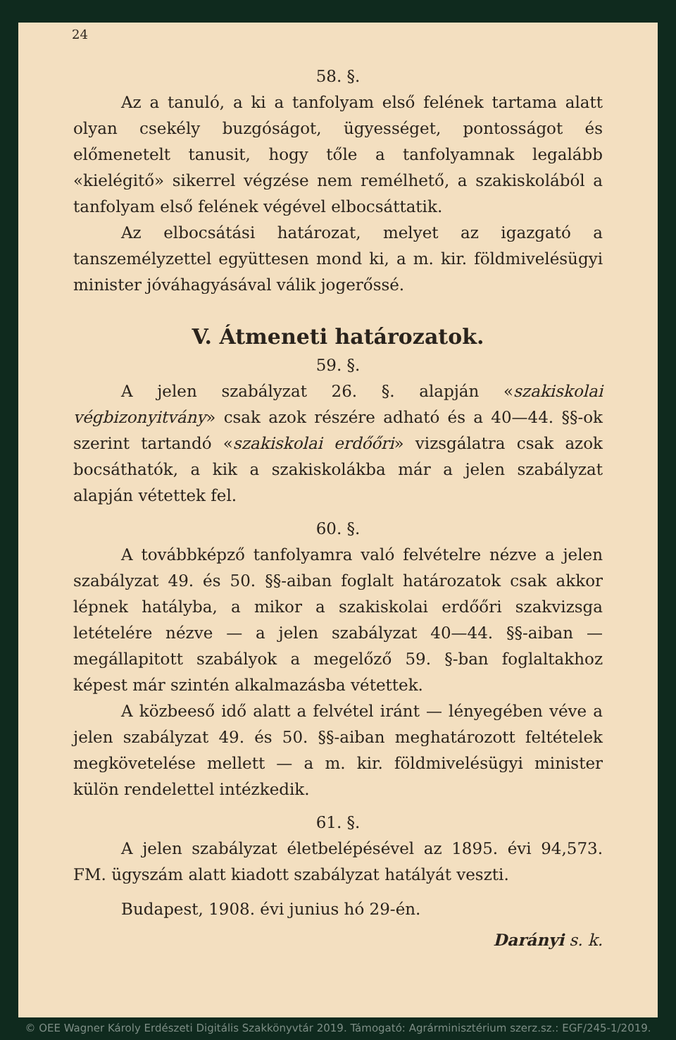24
58. §.
Az a tanuló, a ki a tanfolyam első felének tartama alatt olyan csekély buzgóságot, ügyességet, pontosságot és előmenetelt tanusit, hogy tőle a tanfolyamnak legalább «kielégitő» sikerrel végzése nem remélhető, a szakiskolából a tanfolyam első felének végével elbocsáttatik.
Az elbocsátási határozat, melyet az igazgató a tanszemélyzettel együttesen mond ki, a m. kir. földmivelésügyi minister jóváhagyásával válik jogerőssé.
V. Átmeneti határozatok.
59. §.
A jelen szabályzat 26. §. alapján «szakiskolai végbizonyitvány» csak azok részére adható és a 40—44. §§-ok szerint tartandó «szakiskolai erdőőri» vizsgálatra csak azok bocsáthatók, a kik a szakiskolákba már a jelen szabályzat alapján vétettek fel.
60. §.
A továbbképző tanfolyamra való felvételre nézve a jelen szabályzat 49. és 50. §§-aiban foglalt határozatok csak akkor lépnek hatályba, a mikor a szakiskolai erdőőri szakvizsga letételére nézve — a jelen szabályzat 40—44. §§-aiban — megállapitott szabályok a megelőző 59. §-ban foglaltakhoz képest már szintén alkalmazásba vétettek.
A közbeeső idő alatt a felvétel iránt — lényegében véve a jelen szabályzat 49. és 50. §§-aiban meghatározott feltételek megkövetelése mellett — a m. kir. földmivelésügyi minister külön rendelettel intézkedik.
61. §.
A jelen szabályzat életbelépésével az 1895. évi 94,573. FM. ügyszám alatt kiadott szabályzat hatályát veszti.
Budapest, 1908. évi junius hó 29-én.
Darányi s. k.
© OEE Wagner Károly Erdészeti Digitális Szakkönyvtár 2019. Támogató: Agrárminisztérium szerz.sz.: EGF/245-1/2019.